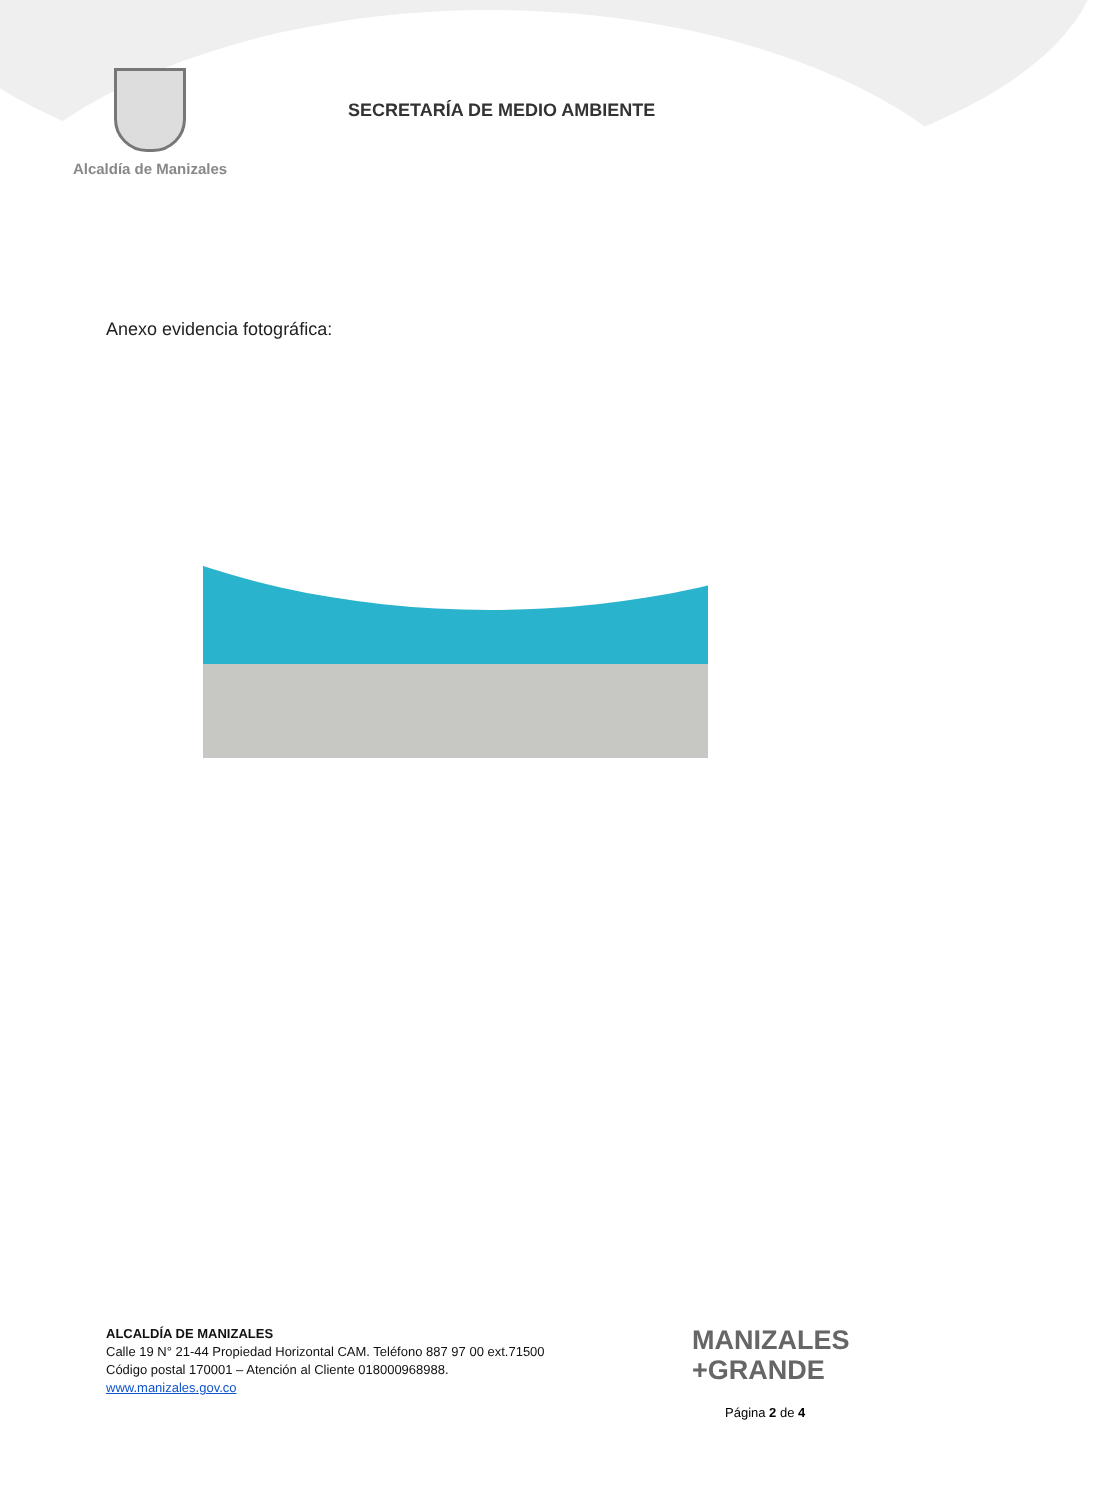Alcaldía de Manizales
SECRETARÍA DE MEDIO AMBIENTE
Anexo evidencia fotográfica:
ALCALDÍA DE MANIZALES
Calle 19 N° 21-44 Propiedad Horizontal CAM. Teléfono 887 97 00 ext.71500
Código postal 170001 – Atención al Cliente 018000968988.
www.manizales.gov.co
MANIZALES
+GRANDE
Página 2 de 4